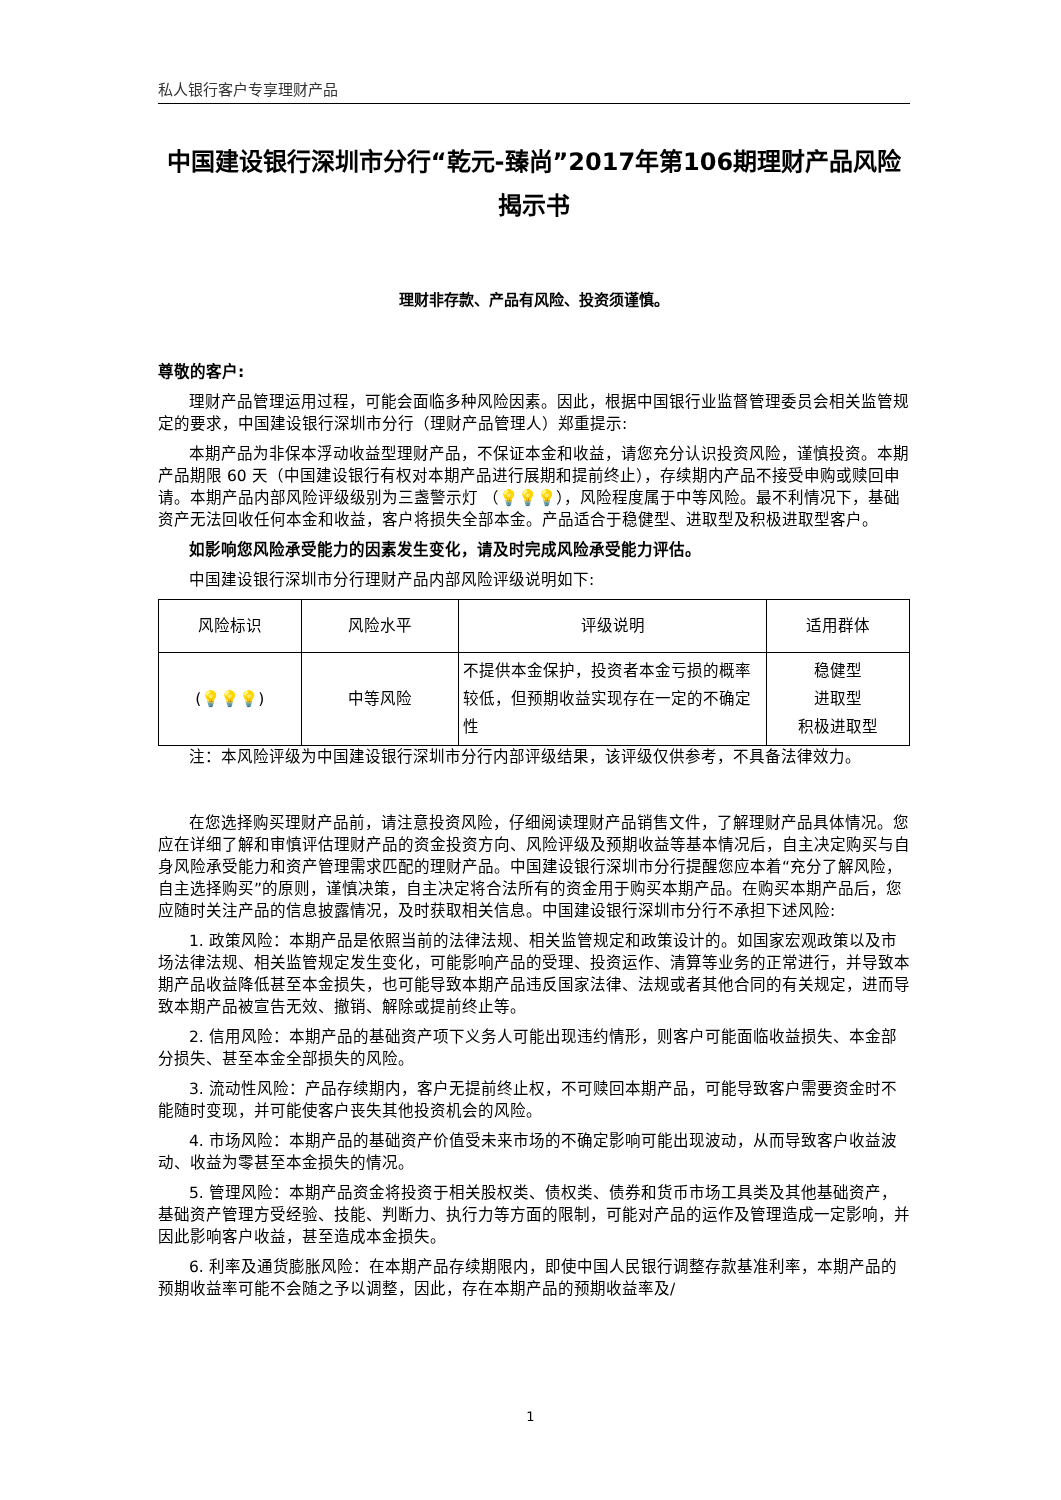私人银行客户专享理财产品
中国建设银行深圳市分行“乾元-臻尚”2017年第106期理财产品风险揭示书
理财非存款、产品有风险、投资须谨慎。
尊敬的客户:
理财产品管理运用过程，可能会面临多种风险因素。因此，根据中国银行业监督管理委员会相关监管规定的要求，中国建设银行深圳市分行（理财产品管理人）郑重提示:
本期产品为非保本浮动收益型理财产品，不保证本金和收益，请您充分认识投资风险，谨慎投资。本期产品期限 60 天（中国建设银行有权对本期产品进行展期和提前终止），存续期内产品不接受申购或赎回申请。本期产品内部风险评级级别为三盏警示灯 （💡💡💡），风险程度属于中等风险。最不利情况下，基础资产无法回收任何本金和收益，客户将损失全部本金。产品适合于稳健型、进取型及积极进取型客户。
如影响您风险承受能力的因素发生变化，请及时完成风险承受能力评估。
中国建设银行深圳市分行理财产品内部风险评级说明如下:
| 风险标识 | 风险水平 | 评级说明 | 适用群体 |
| ( 💡💡💡 ) | 中等风险 | 不提供本金保护，投资者本金亏损的概率较低，但预期收益实现存在一定的不确定性 | 稳健型 进取型 积极进取型 |
注：本风险评级为中国建设银行深圳市分行内部评级结果，该评级仅供参考，不具备法律效力。
在您选择购买理财产品前，请注意投资风险，仔细阅读理财产品销售文件，了解理财产品具体情况。您应在详细了解和审慎评估理财产品的资金投资方向、风险评级及预期收益等基本情况后，自主决定购买与自身风险承受能力和资产管理需求匹配的理财产品。中国建设银行深圳市分行提醒您应本着“充分了解风险，自主选择购买”的原则，谨慎决策，自主决定将合法所有的资金用于购买本期产品。在购买本期产品后，您应随时关注产品的信息披露情况，及时获取相关信息。中国建设银行深圳市分行不承担下述风险:
1. 政策风险：本期产品是依照当前的法律法规、相关监管规定和政策设计的。如国家宏观政策以及市场法律法规、相关监管规定发生变化，可能影响产品的受理、投资运作、清算等业务的正常进行，并导致本期产品收益降低甚至本金损失，也可能导致本期产品违反国家法律、法规或者其他合同的有关规定，进而导致本期产品被宣告无效、撤销、解除或提前终止等。
2. 信用风险：本期产品的基础资产项下义务人可能出现违约情形，则客户可能面临收益损失、本金部分损失、甚至本金全部损失的风险。
3. 流动性风险：产品存续期内，客户无提前终止权，不可赎回本期产品，可能导致客户需要资金时不能随时变现，并可能使客户丧失其他投资机会的风险。
4. 市场风险：本期产品的基础资产价值受未来市场的不确定影响可能出现波动，从而导致客户收益波动、收益为零甚至本金损失的情况。
5. 管理风险：本期产品资金将投资于相关股权类、债权类、债券和货币市场工具类及其他基础资产，基础资产管理方受经验、技能、判断力、执行力等方面的限制，可能对产品的运作及管理造成一定影响，并因此影响客户收益，甚至造成本金损失。
6. 利率及通货膨胀风险：在本期产品存续期限内，即使中国人民银行调整存款基准利率，本期产品的预期收益率可能不会随之予以调整，因此，存在本期产品的预期收益率及/
1